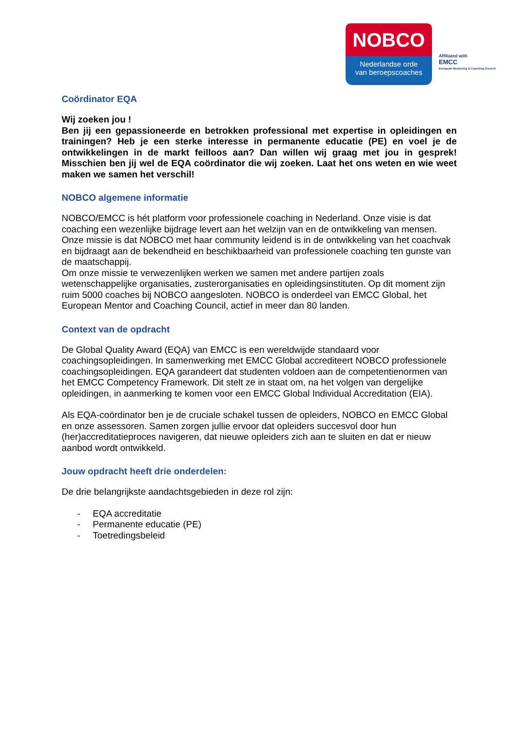NOBCO
Nederlandse orde
van beroepscoaches
Affiliated with
EMCC
European Mentoring & Coaching Council
Coördinator EQA
Wij zoeken jou !
Ben jij een gepassioneerde en betrokken professional met expertise in opleidingen en trainingen? Heb je een sterke interesse in permanente educatie (PE) en voel je de ontwikkelingen in de markt feilloos aan? Dan willen wij graag met jou in gesprek! Misschien ben jij wel de EQA coördinator die wij zoeken. Laat het ons weten en wie weet maken we samen het verschil!
NOBCO algemene informatie
NOBCO/EMCC is hét platform voor professionele coaching in Nederland. Onze visie is dat coaching een wezenlijke bijdrage levert aan het welzijn van en de ontwikkeling van mensen. Onze missie is dat NOBCO met haar community leidend is in de ontwikkeling van het coachvak en bijdraagt aan de bekendheid en beschikbaarheid van professionele coaching ten gunste van de maatschappij.
Om onze missie te verwezenlijken werken we samen met andere partijen zoals wetenschappelijke organisaties, zusterorganisaties en opleidingsinstituten. Op dit moment zijn ruim 5000 coaches bij NOBCO aangesloten. NOBCO is onderdeel van EMCC Global, het European Mentor and Coaching Council, actief in meer dan 80 landen.
Context van de opdracht
De Global Quality Award (EQA) van EMCC is een wereldwijde standaard voor coachingsopleidingen. In samenwerking met EMCC Global accrediteert NOBCO professionele coachingsopleidingen. EQA garandeert dat studenten voldoen aan de competentienormen van het EMCC Competency Framework. Dit stelt ze in staat om, na het volgen van dergelijke opleidingen, in aanmerking te komen voor een EMCC Global Individual Accreditation (EIA).
Als EQA-coördinator ben je de cruciale schakel tussen de opleiders, NOBCO en EMCC Global en onze assessoren. Samen zorgen jullie ervoor dat opleiders succesvol door hun (her)accreditatieproces navigeren, dat nieuwe opleiders zich aan te sluiten en dat er nieuw aanbod wordt ontwikkeld.
Jouw opdracht heeft drie onderdelen:
De drie belangrijkste aandachtsgebieden in deze rol zijn:
- EQA accreditatie
- Permanente educatie (PE)
- Toetredingsbeleid